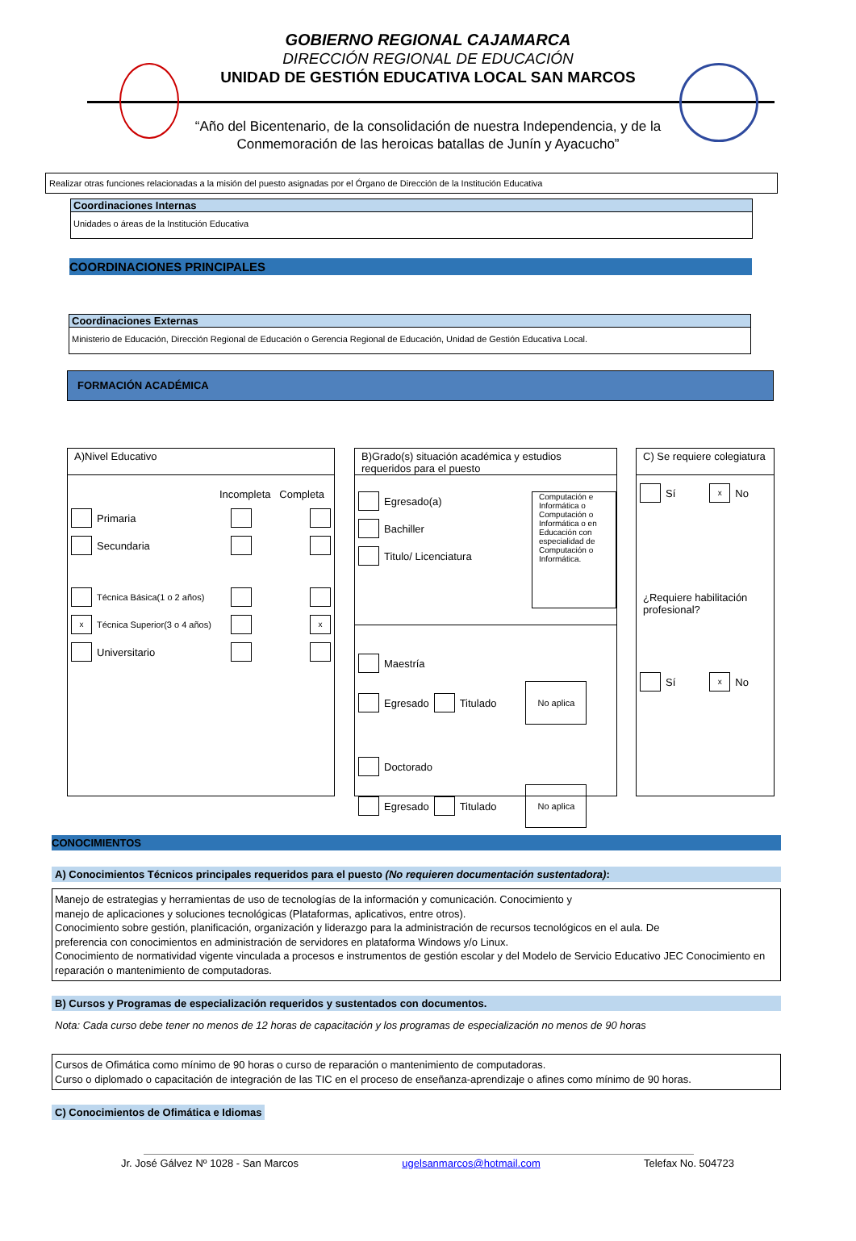GOBIERNO REGIONAL CAJAMARCA
DIRECCIÓN REGIONAL DE EDUCACIÓN
UNIDAD DE GESTIÓN EDUCATIVA LOCAL SAN MARCOS
“Año del Bicentenario, de la consolidación de nuestra Independencia, y de la
Conmemoración de las heroicas batallas de Junín y Ayacucho”
Realizar otras funciones relacionadas a la misión del puesto asignadas por el Órgano de Dirección de la Institución Educativa
Coordinaciones Internas
Unidades o áreas de la Institución Educativa
COORDINACIONES PRINCIPALES
Coordinaciones Externas
Ministerio de Educación, Dirección Regional de Educación o Gerencia Regional de Educación, Unidad de Gestión Educativa Local.
FORMACIÓN ACADÉMICA
A)Nivel Educativo
Incompleta Completa
Primaria
Secundaria
Técnica Básica(1 o 2 años)
x Técnica Superior(3 o 4 años) x
Universitario
B)Grado(s) situación académica y estudios requeridos para el puesto
Egresado(a)
Bachiller
Titulo/ Licenciatura
Computación e Informática o Computación o Informática o en Educación con especialidad de Computación o Informática.
Maestría
Egresado Titulado No aplica
Doctorado
Egresado Titulado No aplica
C) Se requiere colegiatura
Sí x No
¿Requiere habilitación profesional?
Sí x No
CONOCIMIENTOS
A) Conocimientos Técnicos principales requeridos para el puesto (No requieren documentación sustentadora):
Manejo de estrategias y herramientas de uso de tecnologías de la información y comunicación. Conocimiento y
manejo de aplicaciones y soluciones tecnológicas (Plataformas, aplicativos, entre otros).
Conocimiento sobre gestión, planificación, organización y liderazgo para la administración de recursos tecnológicos en el aula. De
preferencia con conocimientos en administración de servidores en plataforma Windows y/o Linux.
Conocimiento de normatividad vigente vinculada a procesos e instrumentos de gestión escolar y del Modelo de Servicio Educativo JEC Conocimiento en
reparación o mantenimiento de computadoras.
B) Cursos y Programas de especialización requeridos y sustentados con documentos.
Nota: Cada curso debe tener no menos de 12 horas de capacitación y los programas de especialización no menos de 90 horas
Cursos de Ofimática como mínimo de 90 horas o curso de reparación o mantenimiento de computadoras.
Curso o diplomado o capacitación de integración de las TIC en el proceso de enseñanza-aprendizaje o afines como mínimo de 90 horas.
C) Conocimientos de Ofimática e Idiomas
Jr. José Gálvez Nº 1028 - San Marcos ugelsanmarcos@hotmail.com Telefax No. 504723